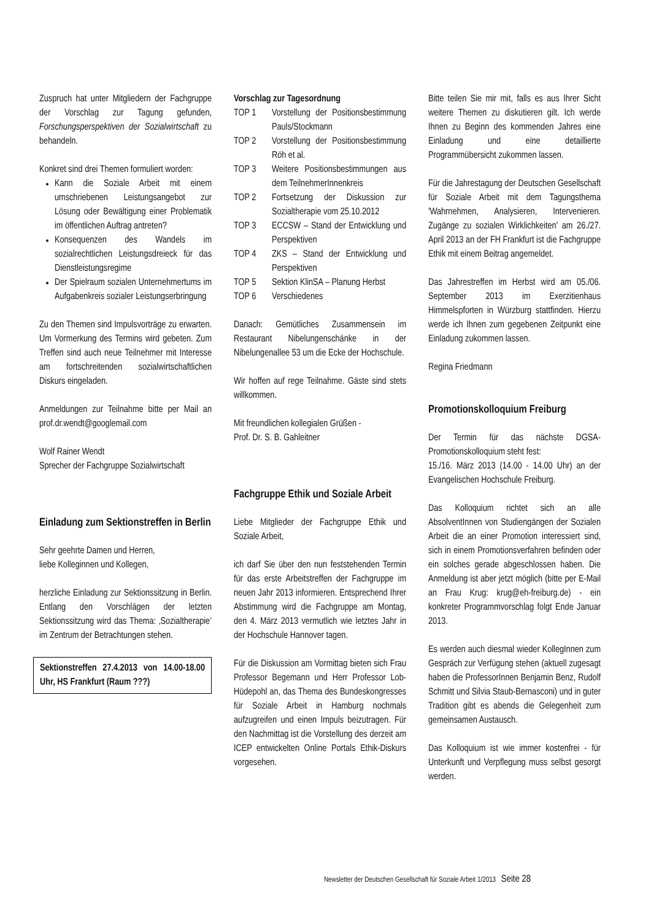Zuspruch hat unter Mitgliedern der Fachgruppe der Vorschlag zur Tagung gefunden, Forschungsperspektiven der Sozialwirtschaft zu behandeln.
Konkret sind drei Themen formuliert worden:
Kann die Soziale Arbeit mit einem umschriebenen Leistungsangebot zur Lösung oder Bewältigung einer Problematik im öffentlichen Auftrag antreten?
Konsequenzen des Wandels im sozialrechtlichen Leistungsdreieck für das Dienstleistungsregime
Der Spielraum sozialen Unternehmertums im Aufgabenkreis sozialer Leistungserbringung
Zu den Themen sind Impulsvorträge zu erwarten. Um Vormerkung des Termins wird gebeten. Zum Treffen sind auch neue Teilnehmer mit Interesse am fortschreitenden sozialwirtschaftlichen Diskurs eingeladen.
Anmeldungen zur Teilnahme bitte per Mail an prof.dr.wendt@googlemail.com
Wolf Rainer Wendt
Sprecher der Fachgruppe Sozialwirtschaft
Einladung zum Sektionstreffen in Berlin
Sehr geehrte Damen und Herren,
liebe Kolleginnen und Kollegen,
herzliche Einladung zur Sektionssitzung in Berlin. Entlang den Vorschlägen der letzten Sektionssitzung wird das Thema: ‚Sozialtherapie’ im Zentrum der Betrachtungen stehen.
Sektionstreffen 27.4.2013 von 14.00-18.00 Uhr, HS Frankfurt (Raum ???)
Vorschlag zur Tagesordnung
TOP 1 Vorstellung der Positionsbestimmung Pauls/Stockmann
TOP 2 Vorstellung der Positionsbestimmung Röh et al.
TOP 3 Weitere Positionsbestimmungen aus dem TeilnehmerInnenkreis
TOP 2 Fortsetzung der Diskussion zur Sozialtherapie vom 25.10.2012
TOP 3 ECCSW – Stand der Entwicklung und Perspektiven
TOP 4 ZKS – Stand der Entwicklung und Perspektiven
TOP 5 Sektion KlinSA – Planung Herbst
TOP 6 Verschiedenes
Danach: Gemütliches Zusammensein im Restaurant Nibelungenschänke in der Nibelungenallee 53 um die Ecke der Hochschule.
Wir hoffen auf rege Teilnahme. Gäste sind stets willkommen.
Mit freundlichen kollegialen Grüßen -
Prof. Dr. S. B. Gahleitner
Fachgruppe Ethik und Soziale Arbeit
Liebe Mitglieder der Fachgruppe Ethik und Soziale Arbeit,
ich darf Sie über den nun feststehenden Termin für das erste Arbeitstreffen der Fachgruppe im neuen Jahr 2013 informieren. Entsprechend Ihrer Abstimmung wird die Fachgruppe am Montag, den 4. März 2013 vermutlich wie letztes Jahr in der Hochschule Hannover tagen.
Für die Diskussion am Vormittag bieten sich Frau Professor Begemann und Herr Professor Lob-Hüdepohl an, das Thema des Bundeskongresses für Soziale Arbeit in Hamburg nochmals aufzugreifen und einen Impuls beizutragen. Für den Nachmittag ist die Vorstellung des derzeit am ICEP entwickelten Online Portals Ethik-Diskurs vorgesehen.
Bitte teilen Sie mir mit, falls es aus Ihrer Sicht weitere Themen zu diskutieren gilt. Ich werde Ihnen zu Beginn des kommenden Jahres eine Einladung und eine detaillierte Programmübersicht zukommen lassen.
Für die Jahrestagung der Deutschen Gesellschaft für Soziale Arbeit mit dem Tagungsthema 'Wahrnehmen, Analysieren, Intervenieren. Zugänge zu sozialen Wirklichkeiten' am 26./27. April 2013 an der FH Frankfurt ist die Fachgruppe Ethik mit einem Beitrag angemeldet.
Das Jahrestreffen im Herbst wird am 05./06. September 2013 im Exerzitienhaus Himmelspforten in Würzburg stattfinden. Hierzu werde ich Ihnen zum gegebenen Zeitpunkt eine Einladung zukommen lassen.
Regina Friedmann
Promotionskolloquium Freiburg
Der Termin für das nächste DGSA-Promotionskolloquium steht fest:
15./16. März 2013 (14.00 - 14.00 Uhr) an der Evangelischen Hochschule Freiburg.
Das Kolloquium richtet sich an alle AbsolventInnen von Studiengängen der Sozialen Arbeit die an einer Promotion interessiert sind, sich in einem Promotionsverfahren befinden oder ein solches gerade abgeschlossen haben. Die Anmeldung ist aber jetzt möglich (bitte per E-Mail an Frau Krug: krug@eh-freiburg.de) - ein konkreter Programmvorschlag folgt Ende Januar 2013.
Es werden auch diesmal wieder KollegInnen zum Gespräch zur Verfügung stehen (aktuell zugesagt haben die ProfessorInnen Benjamin Benz, Rudolf Schmitt und Silvia Staub-Bernasconi) und in guter Tradition gibt es abends die Gelegenheit zum gemeinsamen Austausch.
Das Kolloquium ist wie immer kostenfrei - für Unterkunft und Verpflegung muss selbst gesorgt werden.
Newsletter der Deutschen Gesellschaft für Soziale Arbeit 1/2013 Seite 28